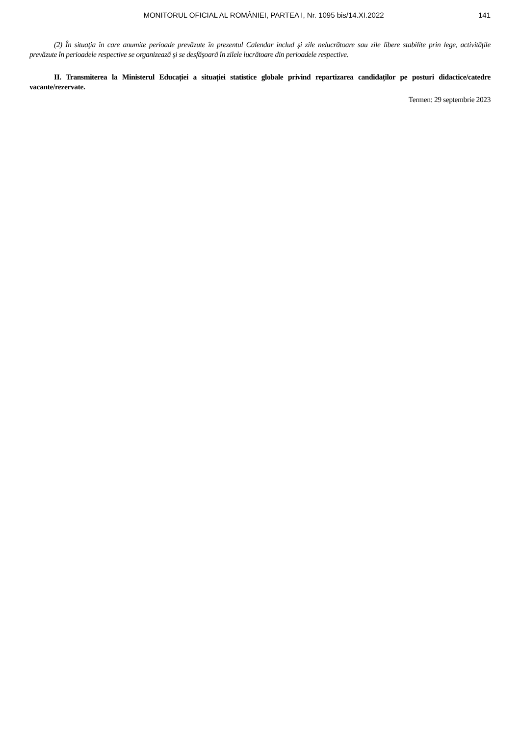MONITORUL OFICIAL AL ROMÂNIEI, PARTEA I, Nr. 1095 bis/14.XI.2022 141
(2) În situaţia în care anumite perioade prevăzute în prezentul Calendar includ şi zile nelucrătoare sau zile libere stabilite prin lege, activităţile prevăzute în perioadele respective se organizează şi se desfăşoară în zilele lucrătoare din perioadele respective.
II. Transmiterea la Ministerul Educației a situației statistice globale privind repartizarea candidaților pe posturi didactice/catedre vacante/rezervate.
Termen: 29 septembrie 2023